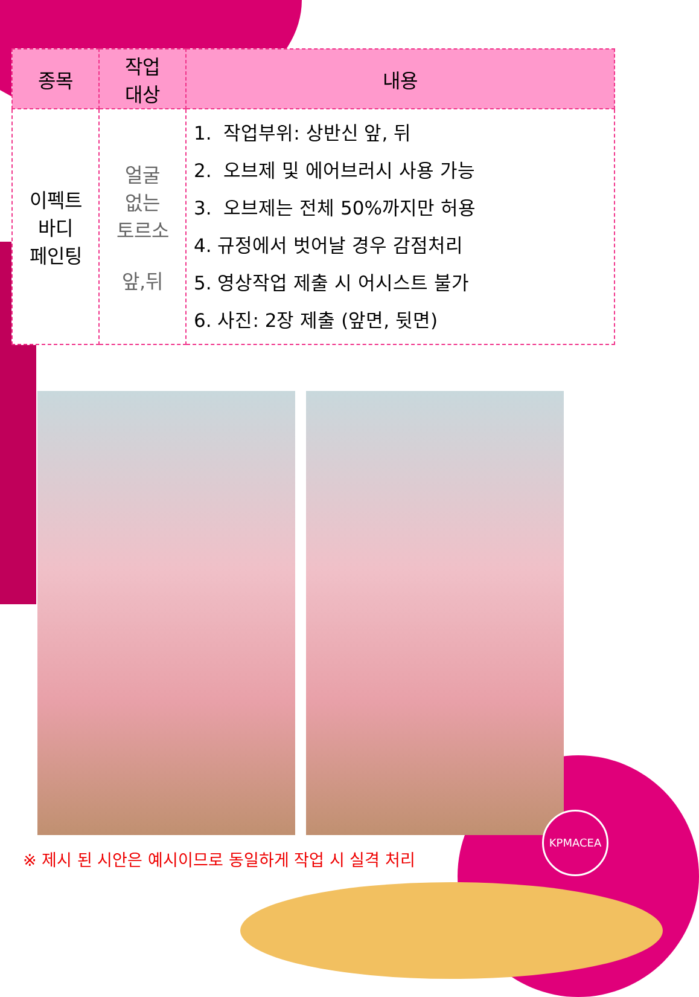| 종목 | 작업 대상 | 내용 |
| --- | --- | --- |
| 이펙트 바디 페인팅 | 얼굴 없는 토르소 앞,뒤 | 1. 작업부위: 상반신 앞, 뒤 2. 오브제 및 에어브러시 사용 가능 3. 오브제는 전체 50%까지만 허용 4. 규정에서 벗어날 경우 감점처리 5. 영상작업 제출 시 어시스트 불가 6. 사진: 2장 제출 (앞면, 뒷면) |
※ 제시 된 시안은 예시이므로 동일하게 작업 시 실격 처리
KPMACEA